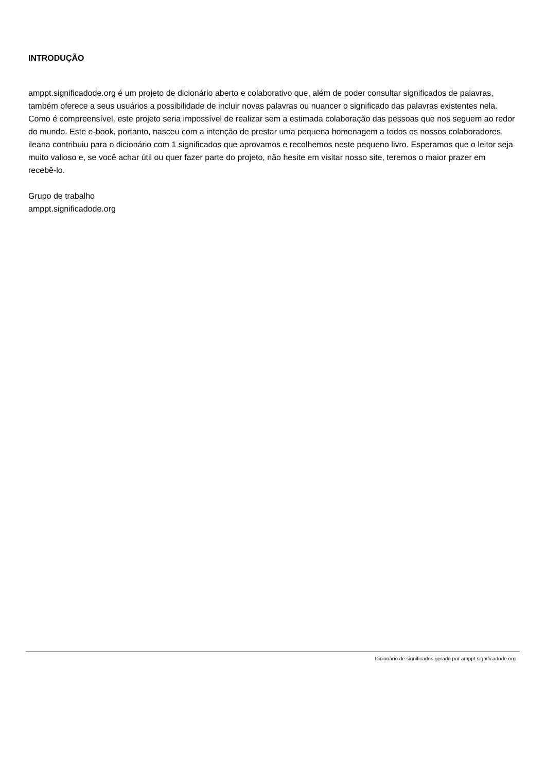INTRODUÇÃO
amppt.significadode.org é um projeto de dicionário aberto e colaborativo que, além de poder consultar significados de palavras, também oferece a seus usuários a possibilidade de incluir novas palavras ou nuancer o significado das palavras existentes nela. Como é compreensível, este projeto seria impossível de realizar sem a estimada colaboração das pessoas que nos seguem ao redor do mundo. Este e-book, portanto, nasceu com a intenção de prestar uma pequena homenagem a todos os nossos colaboradores.
ileana contribuiu para o dicionário com 1 significados que aprovamos e recolhemos neste pequeno livro. Esperamos que o leitor seja muito valioso e, se você achar útil ou quer fazer parte do projeto, não hesite em visitar nosso site, teremos o maior prazer em recebê-lo.
Grupo de trabalho
amppt.significadode.org
Dicionário de significados gerado por amppt.significadode.org